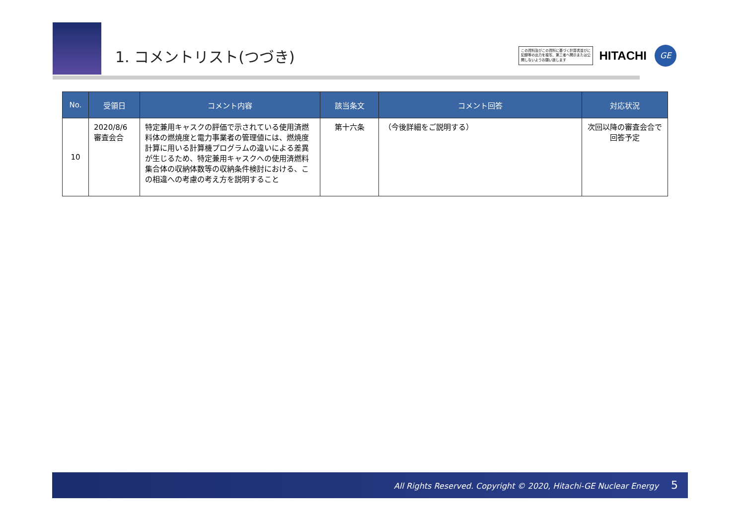1. コメントリスト(つづき)
この資料及びこの資料に基づく計算書並びに記録等の出力を複写、第三者へ開示または公開しないようお願い致します
HITACHI
GE
| No. | 受領日 | コメント内容 | 該当条文 | コメント回答 | 対応状況 |
| --- | --- | --- | --- | --- | --- |
| 10 | 2020/8/6 審査会合 | 特定兼用キャスクの評価で示されている使用済燃料体の燃焼度と電力事業者の管理値には、燃焼度計算に用いる計算機プログラムの違いによる差異が生じるため、特定兼用キャスクへの使用済燃料集合体の収納体数等の収納条件検討における、この相違への考慮の考え方を説明すること | 第十六条 | （今後詳細をご説明する） | 次回以降の審査会合で回答予定 |
All Rights Reserved. Copyright © 2020, Hitachi-GE Nuclear Energy 5